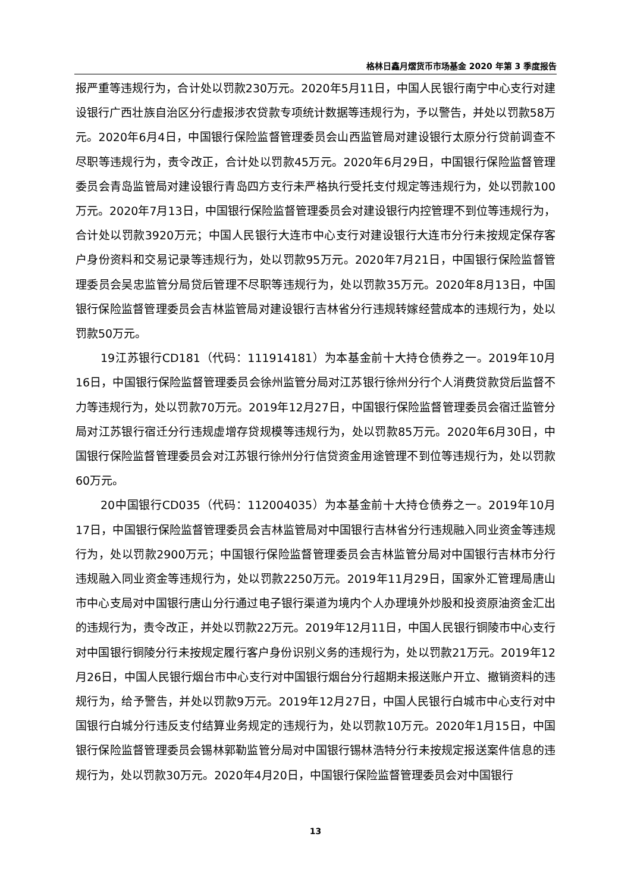格林日鑫月熠货币市场基金 2020 年第 3 季度报告
报严重等违规行为，合计处以罚款230万元。2020年5月11日，中国人民银行南宁中心支行对建设银行广西壮族自治区分行虚报涉农贷款专项统计数据等违规行为，予以警告，并处以罚款58万元。2020年6月4日，中国银行保险监督管理委员会山西监管局对建设银行太原分行贷前调查不尽职等违规行为，责令改正，合计处以罚款45万元。2020年6月29日，中国银行保险监督管理委员会青岛监管局对建设银行青岛四方支行未严格执行受托支付规定等违规行为，处以罚款100万元。2020年7月13日，中国银行保险监督管理委员会对建设银行内控管理不到位等违规行为，合计处以罚款3920万元；中国人民银行大连市中心支行对建设银行大连市分行未按规定保存客户身份资料和交易记录等违规行为，处以罚款95万元。2020年7月21日，中国银行保险监督管理委员会吴忠监管分局贷后管理不尽职等违规行为，处以罚款35万元。2020年8月13日，中国银行保险监督管理委员会吉林监管局对建设银行吉林省分行违规转嫁经营成本的违规行为，处以罚款50万元。
19江苏银行CD181（代码：111914181）为本基金前十大持仓债券之一。2019年10月16日，中国银行保险监督管理委员会徐州监管分局对江苏银行徐州分行个人消费贷款贷后监督不力等违规行为，处以罚款70万元。2019年12月27日，中国银行保险监督管理委员会宿迁监管分局对江苏银行宿迁分行违规虚增存贷规模等违规行为，处以罚款85万元。2020年6月30日，中国银行保险监督管理委员会对江苏银行徐州分行信贷资金用途管理不到位等违规行为，处以罚款60万元。
20中国银行CD035（代码：112004035）为本基金前十大持仓债券之一。2019年10月17日，中国银行保险监督管理委员会吉林监管局对中国银行吉林省分行违规融入同业资金等违规行为，处以罚款2900万元；中国银行保险监督管理委员会吉林监管分局对中国银行吉林市分行违规融入同业资金等违规行为，处以罚款2250万元。2019年11月29日，国家外汇管理局唐山市中心支局对中国银行唐山分行通过电子银行渠道为境内个人办理境外炒股和投资原油资金汇出的违规行为，责令改正，并处以罚款22万元。2019年12月11日，中国人民银行铜陵市中心支行对中国银行铜陵分行未按规定履行客户身份识别义务的违规行为，处以罚款21万元。2019年12月26日，中国人民银行烟台市中心支行对中国银行烟台分行超期未报送账户开立、撤销资料的违规行为，给予警告，并处以罚款9万元。2019年12月27日，中国人民银行白城市中心支行对中国银行白城分行违反支付结算业务规定的违规行为，处以罚款10万元。2020年1月15日，中国银行保险监督管理委员会锡林郭勒监管分局对中国银行锡林浩特分行未按规定报送案件信息的违规行为，处以罚款30万元。2020年4月20日，中国银行保险监督管理委员会对中国银行
13